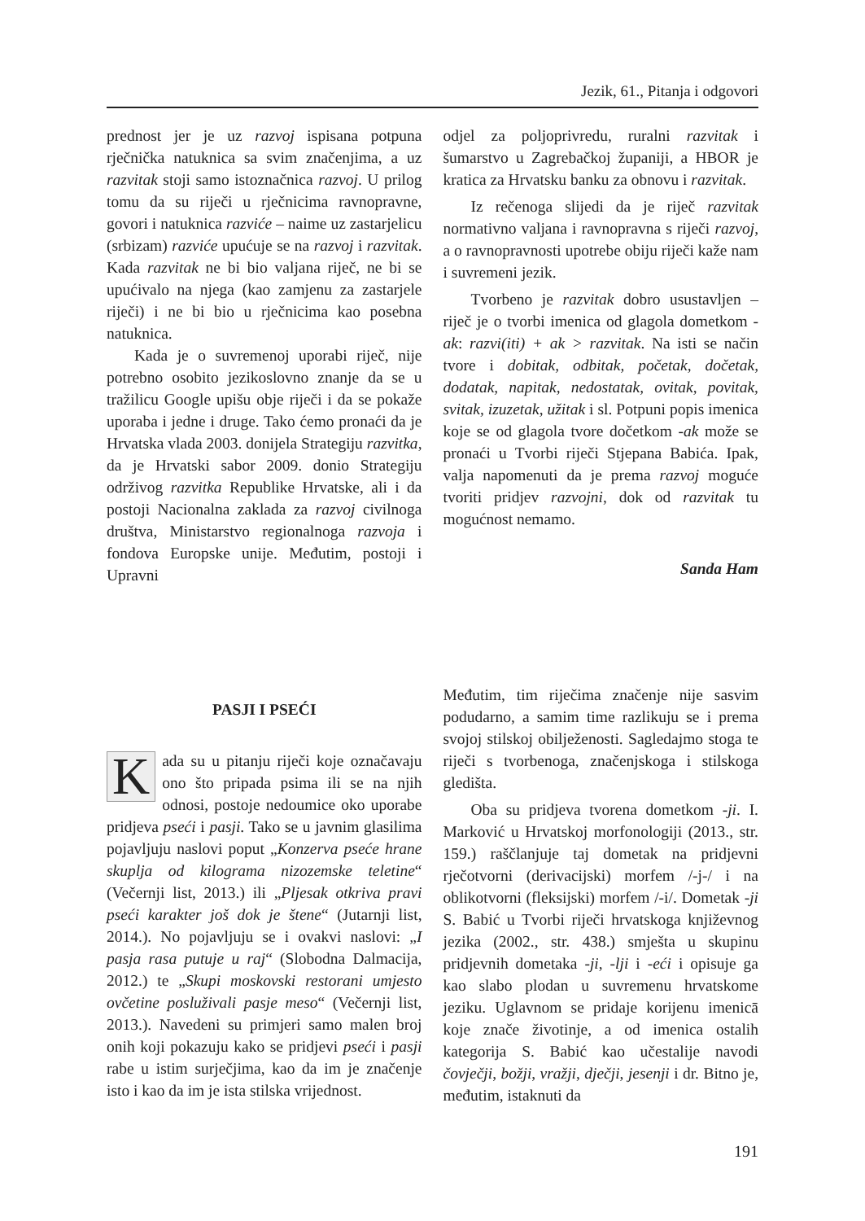Jezik, 61., Pitanja i odgovori
prednost jer je uz razvoj ispisana potpuna rječnička natuknica sa svim značenjima, a uz razvitak stoji samo istoznačnica razvoj. U prilog tomu da su riječi u rječnicima ravnopravne, govori i natuknica razviće – naime uz zastarjelicu (srbizam) razviće upućuje se na razvoj i razvitak. Kada razvitak ne bi bio valjana riječ, ne bi se upućivalo na njega (kao zamjenu za zastarjele riječi) i ne bi bio u rječnicima kao posebna natuknica.
Kada je o suvremenoj uporabi riječ, nije potrebno osobito jezikoslovno znanje da se u tražilicu Google upišu obje riječi i da se pokaže uporaba i jedne i druge. Tako ćemo pronaći da je Hrvatska vlada 2003. donijela Strategiju razvitka, da je Hrvatski sabor 2009. donio Strategiju održivog razvitka Republike Hrvatske, ali i da postoji Nacionalna zaklada za razvoj civilnoga društva, Ministarstvo regionalnoga razvoja i fondova Europske unije. Međutim, postoji i Upravni
odjel za poljoprivredu, ruralni razvitak i šumarstvo u Zagrebačkoj županiji, a HBOR je kratica za Hrvatsku banku za obnovu i razvitak.
Iz rečenoga slijedi da je riječ razvitak normativno valjana i ravnopravna s riječi razvoj, a o ravnopravnosti upotrebe obiju riječi kaže nam i suvremeni jezik.
Tvorbeno je razvitak dobro usustavljen – riječ je o tvorbi imenica od glagola dometkom -ak: razvi(iti) + ak > razvitak. Na isti se način tvore i dobitak, odbitak, početak, dočetak, dodatak, napitak, nedostatak, ovitak, povitak, svitak, izuzetak, užitak i sl. Potpuni popis imenica koje se od glagola tvore dočetkom -ak može se pronaći u Tvorbi riječi Stjepana Babića. Ipak, valja napomenuti da je prema razvoj moguće tvoriti pridjev razvojni, dok od razvitak tu mogućnost nemamo.
Sanda Ham
PASJI I PSEĆI
Kada su u pitanju riječi koje označavaju ono što pripada psima ili se na njih odnosi, postoje nedoumice oko uporabe pridjeva pseći i pasji. Tako se u javnim glasilima pojavljuju naslovi poput „Konzerva pseće hrane skuplja od kilograma nizozemske teletine“ (Večernji list, 2013.) ili „Pljesak otkriva pravi pseći karakter još dok je štene“ (Jutarnji list, 2014.). No pojavljuju se i ovakvi naslovi: „I pasja rasa putuje u raj“ (Slobodna Dalmacija, 2012.) te „Skupi moskovski restorani umjesto ovčetine posluživali pasje meso“ (Večernji list, 2013.). Navedeni su primjeri samo malen broj onih koji pokazuju kako se pridjevi pseći i pasji rabe u istim surječjima, kao da im je značenje isto i kao da im je ista stilska vrijednost.
Međutim, tim riječima značenje nije sasvim podudarno, a samim time razlikuju se i prema svojoj stilskoj obilježenosti. Sagledajmo stoga te riječi s tvorbenoga, značenjskoga i stilskoga gledišta.
Oba su pridjeva tvorena dometkom -ji. I. Marković u Hrvatskoj morfonologiji (2013., str. 159.) raščlanjuje taj dometak na pridjevni rječotvorni (derivacijski) morfem /-j-/ i na oblikotvorni (fleksijski) morfem /-i/. Dometak -ji S. Babić u Tvorbi riječi hrvatskoga književnog jezika (2002., str. 438.) smješta u skupinu pridjevnih dometaka -ji, -lji i -eći i opisuje ga kao slabo plodan u suvremenu hrvatskome jeziku. Uglavnom se pridaje korijenu imenicā koje znače životinje, a od imenica ostalih kategorija S. Babić kao učestalije navodi čovječji, božji, vražji, dječji, jesenji i dr. Bitno je, međutim, istaknuti da
191